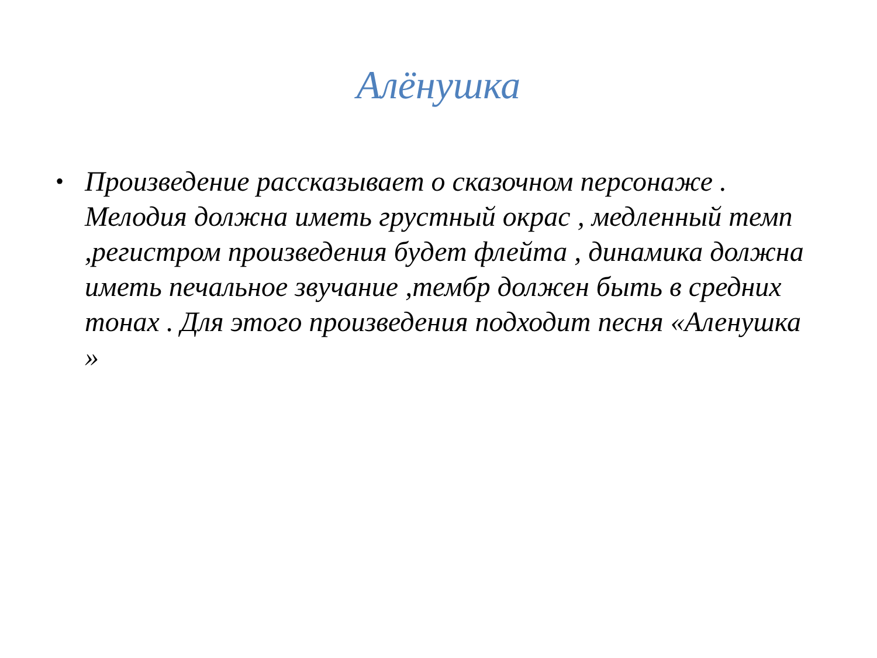Алёнушка
• Произведение рассказывает о сказочном персонаже . Мелодия должна иметь грустный окрас , медленный темп ,регистром произведения будет флейта , динамика должна иметь печальное звучание ,тембр должен быть в средних тонах . Для этого произведения подходит песня «Аленушка »